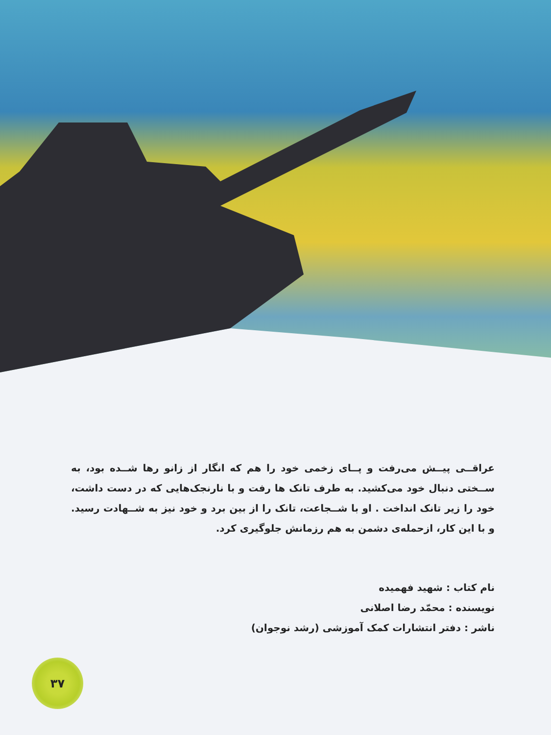عراقــی پیــش می‌رفت و پــای زخمی خود را هم که انگار از زانو رها شــده بود، به ســختی دنبال خود می‌کشید. به طرف تانک ها رفت و با نارنجک‌هایی که در دست داشت، خود را زیر تانک انداخت . او با شــجاعت، تانک را از بین برد و خود نیز به شــهادت رسید. و با این کار، ازحمله‌ی دشمن به هم رزمانش جلوگیری کرد.
نام کتاب : شهید فهمیده
نویسنده : محمّد رضا اصلانی
ناشر : دفتر انتشارات کمک آموزشی (رشد نوجوان)
۳۷